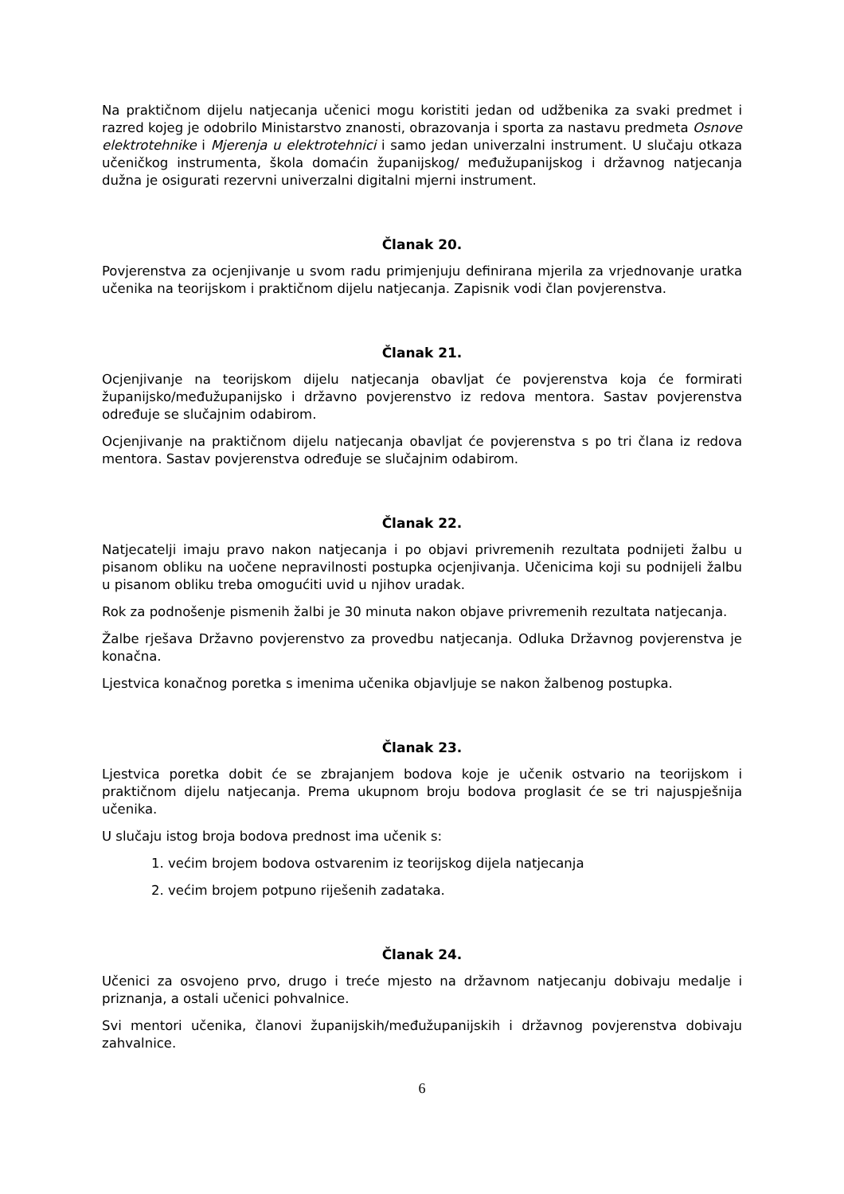Na praktičnom dijelu natjecanja učenici mogu koristiti jedan od udžbenika za svaki predmet i razred kojeg je odobrilo Ministarstvo znanosti, obrazovanja i sporta za nastavu predmeta Osnove elektrotehnike i Mjerenja u elektrotehnici i samo jedan univerzalni instrument. U slučaju otkaza učeničkog instrumenta, škola domaćin županijskog/ međužupanijskog i državnog natjecanja dužna je osigurati rezervni univerzalni digitalni mjerni instrument.
Članak 20.
Povjerenstva za ocjenjivanje u svom radu primjenjuju definirana mjerila za vrjednovanje uratka učenika na teorijskom i praktičnom dijelu natjecanja. Zapisnik vodi član povjerenstva.
Članak 21.
Ocjenjivanje na teorijskom dijelu natjecanja obavljat će povjerenstva koja će formirati županijsko/međužupanijsko i državno povjerenstvo iz redova mentora. Sastav povjerenstva određuje se slučajnim odabirom.
Ocjenjivanje na praktičnom dijelu natjecanja obavljat će povjerenstva s po tri člana iz redova mentora. Sastav povjerenstva određuje se slučajnim odabirom.
Članak 22.
Natjecatelji imaju pravo nakon natjecanja i po objavi privremenih rezultata podnijeti žalbu u pisanom obliku na uočene nepravilnosti postupka ocjenjivanja. Učenicima koji su podnijeli žalbu u pisanom obliku treba omogućiti uvid u njihov uradak.
Rok za podnošenje pismenih žalbi je 30 minuta nakon objave privremenih rezultata natjecanja.
Žalbe rješava Državno povjerenstvo za provedbu natjecanja. Odluka Državnog povjerenstva je konačna.
Ljestvica konačnog poretka s imenima učenika objavljuje se nakon žalbenog postupka.
Članak 23.
Ljestvica poretka dobit će se zbrajanjem bodova koje je učenik ostvario na teorijskom i praktičnom dijelu natjecanja. Prema ukupnom broju bodova proglasit će se tri najuspješnija učenika.
U slučaju istog broja bodova prednost ima učenik s:
1. većim brojem bodova ostvarenim iz teorijskog dijela natjecanja
2. većim brojem potpuno riješenih zadataka.
Članak 24.
Učenici za osvojeno prvo, drugo i treće mjesto na državnom natjecanju dobivaju medalje i priznanja, a ostali učenici pohvalnice.
Svi mentori učenika, članovi županijskih/međužupanijskih i državnog povjerenstva dobivaju zahvalnice.
6